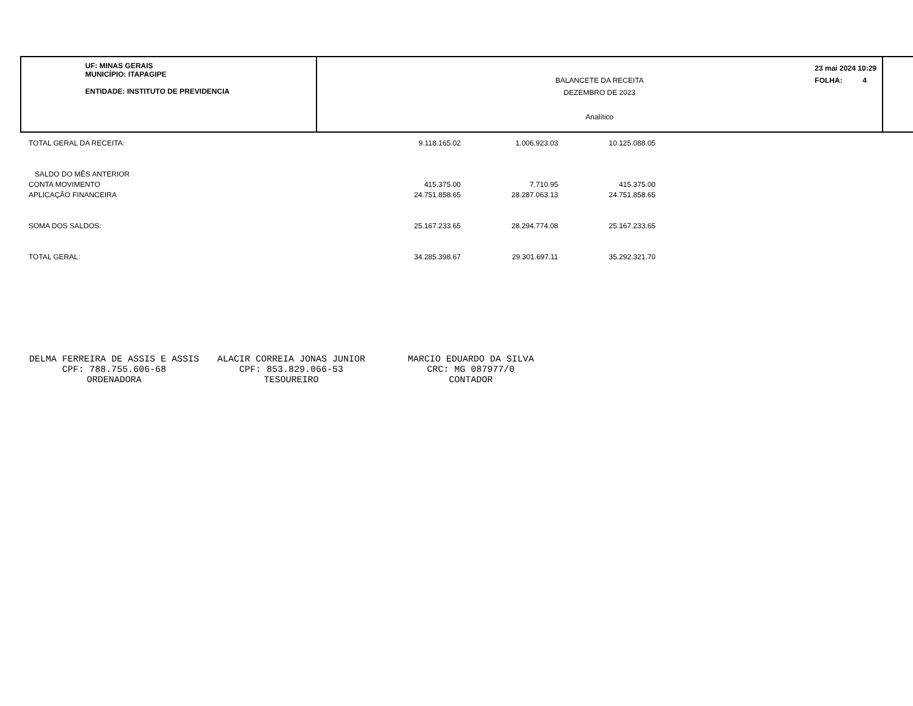UF: MINAS GERAIS
MUNICÍPIO: ITAPAGIPE
ENTIDADE: INSTITUTO DE PREVIDENCIA
BALANCETE DA RECEITA
DEZEMBRO DE 2023
Analítico
23 mai 2024 10:29
FOLHA: 4
| TOTAL GERAL DA RECEITA: | 9.118.165.02 | 1.006.923.03 | 10.125.088.05 |
| SALDO DO MÊS ANTERIOR | | | |
| CONTA MOVIMENTO | 415.375.00 | 7.710.95 | 415.375.00 |
| APLICAÇÃO FINANCEIRA | 24.751.858.65 | 28.287.063.13 | 24.751.858.65 |
| SOMA DOS SALDOS: | 25.167.233.65 | 28.294.774.08 | 25.167.233.65 |
| TOTAL GERAL: | 34.285.398.67 | 29.301.697.11 | 35.292.321.70 |
DELMA FERREIRA DE ASSIS E ASSIS
CPF: 788.755.606-68
ORDENADORA
ALACIR CORREIA JONAS JUNIOR
CPF: 853.829.066-53
TESOUREIRO
MARCIO EDUARDO DA SILVA
CRC: MG 087977/0
CONTADOR